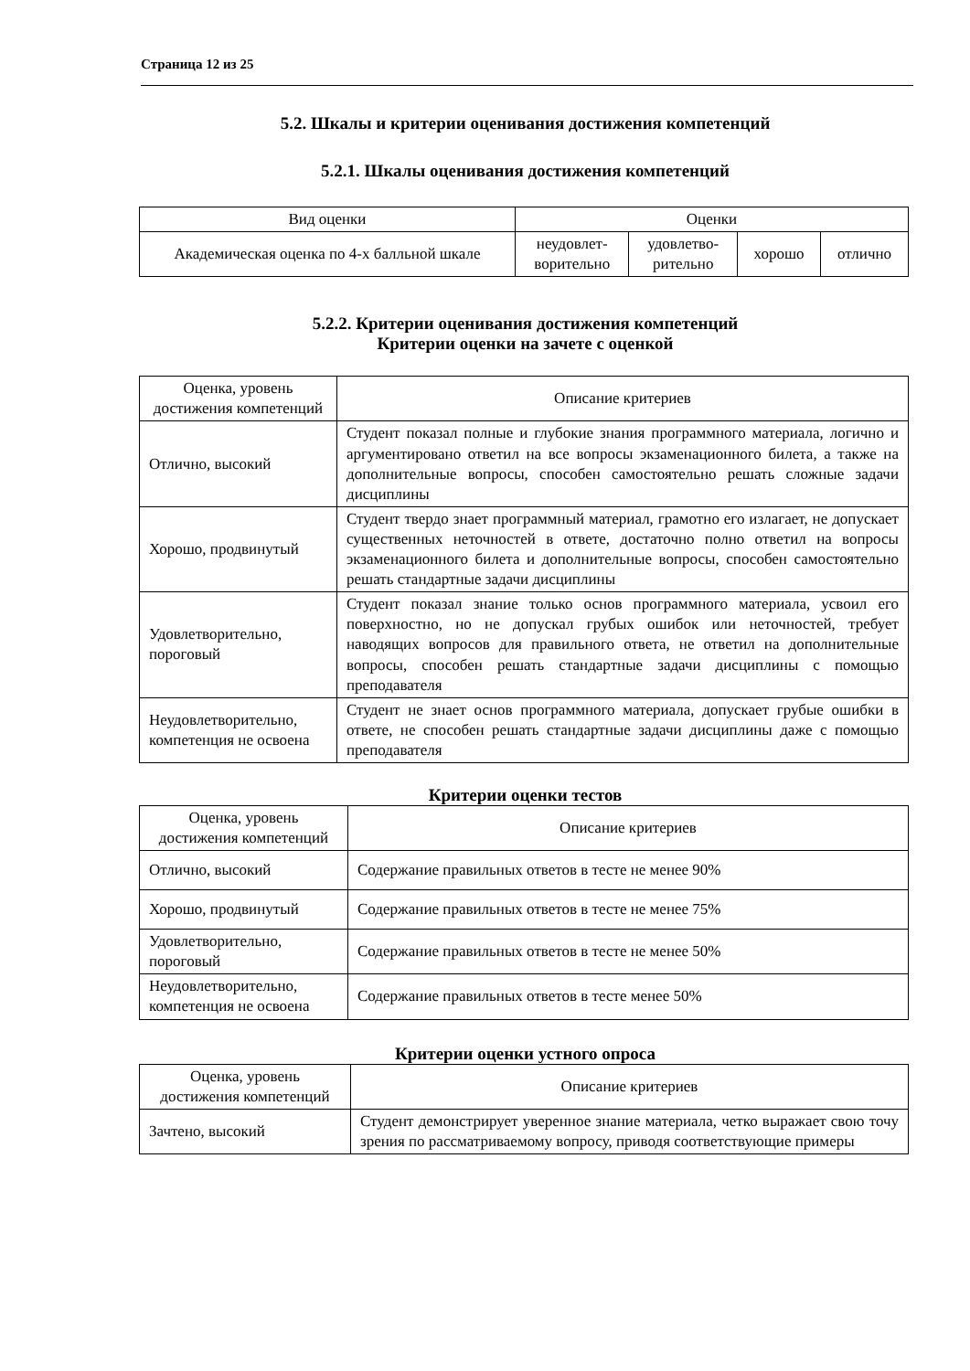Страница 12 из 25
5.2. Шкалы и критерии оценивания достижения компетенций
5.2.1. Шкалы оценивания достижения компетенций
| Вид оценки | Оценки | | | |
| Академическая оценка по 4-х балльной шкале | неудовлет- ворительно | удовлетво- рительно | хорошо | отлично |
5.2.2. Критерии оценивания достижения компетенций
Критерии оценки на зачете с оценкой
| Оценка, уровень достижения компетенций | Описание критериев |
| Отлично, высокий | Студент показал полные и глубокие знания программного материала, логично и аргументировано ответил на все вопросы экзаменационного билета, а также на дополнительные вопросы, способен самостоятельно решать сложные задачи дисциплины |
| Хорошо, продвинутый | Студент твердо знает программный материал, грамотно его излагает, не допускает существенных неточностей в ответе, достаточно полно ответил на вопросы экзаменационного билета и дополнительные вопросы, способен самостоятельно решать стандартные задачи дисциплины |
| Удовлетворительно, пороговый | Студент показал знание только основ программного материала, усвоил его поверхностно, но не допускал грубых ошибок или неточностей, требует наводящих вопросов для правильного ответа, не ответил на дополнительные вопросы, способен решать стандартные задачи дисциплины с помощью преподавателя |
| Неудовлетворительно, компетенция не освоена | Студент не знает основ программного материала, допускает грубые ошибки в ответе, не способен решать стандартные задачи дисциплины даже с помощью преподавателя |
Критерии оценки тестов
| Оценка, уровень достижения компетенций | Описание критериев |
| Отлично, высокий | Содержание правильных ответов в тесте не менее 90% |
| Хорошо, продвинутый | Содержание правильных ответов в тесте не менее 75% |
| Удовлетворительно, пороговый | Содержание правильных ответов в тесте не менее 50% |
| Неудовлетворительно, компетенция не освоена | Содержание правильных ответов в тесте менее 50% |
Критерии оценки устного опроса
| Оценка, уровень достижения компетенций | Описание критериев |
| Зачтено, высокий | Студент демонстрирует уверенное знание материала, четко выражает свою точу зрения по рассматриваемому вопросу, приводя соответствующие примеры |